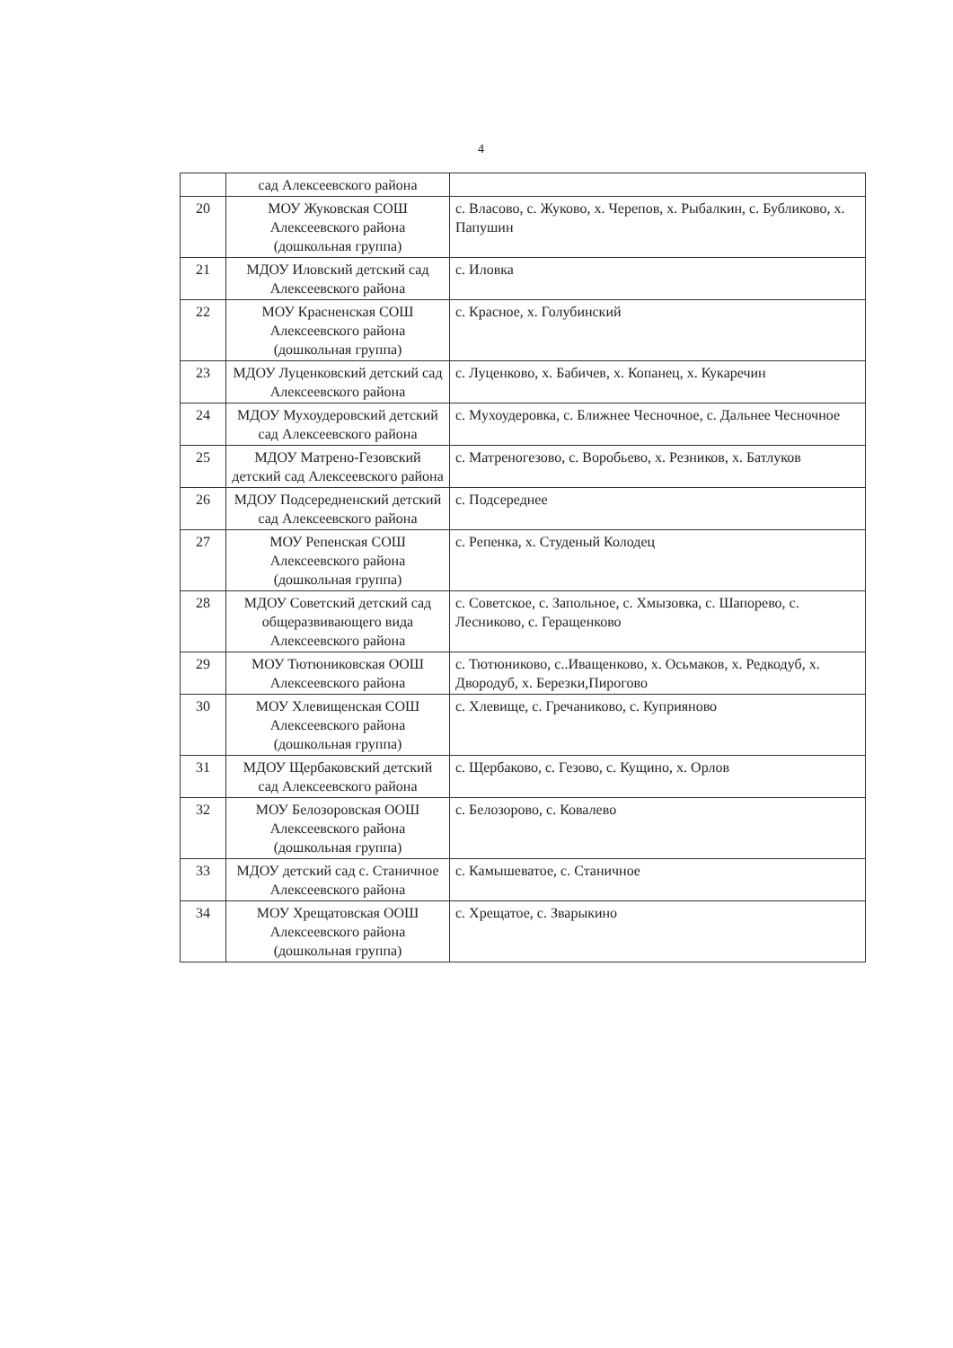4
| | сад Алексеевского района | |
| 20 | МОУ Жуковская СОШ Алексеевского района (дошкольная группа) | с. Власово, с. Жуково, х. Черепов, х. Рыбалкин, с. Бубликово, х. Папушин |
| 21 | МДОУ Иловский детский сад Алексеевского района | с. Иловка |
| 22 | МОУ Красненская СОШ Алексеевского района (дошкольная группа) | с. Красное, х. Голубинский |
| 23 | МДОУ Луценковский детский сад Алексеевского района | с. Луценково, х. Бабичев, х. Копанец, х. Кукаречин |
| 24 | МДОУ Мухоудеровский детский сад Алексеевского района | с. Мухоудеровка, с. Ближнее Чесночное, с. Дальнее Чесночное |
| 25 | МДОУ Матрено-Гезовский детский сад Алексеевского района | с. Матреногезово, с. Воробьево, х. Резников, х. Батлуков |
| 26 | МДОУ Подсередненский детский сад Алексеевского района | с. Подсереднее |
| 27 | МОУ Репенская СОШ Алексеевского района (дошкольная группа) | с. Репенка, х. Студеный Колодец |
| 28 | МДОУ Советский детский сад общеразвивающего вида Алексеевского района | с. Советское, с. Запольное, с. Хмызовка, с. Шапорево, с. Лесниково, с. Геращенково |
| 29 | МОУ Тютюниковская ООШ Алексеевского района | с. Тютюниково, с..Иващенково, х. Осьмаков, х. Редкодуб, х. Двородуб, х. Березки,Пирогово |
| 30 | МОУ Хлевищенская СОШ Алексеевского района (дошкольная группа) | с. Хлевище, с. Гречаниково, с. Куприяново |
| 31 | МДОУ Щербаковский детский сад Алексеевского района | с. Щербаково, с. Гезово, с. Кущино, х. Орлов |
| 32 | МОУ Белозоровская ООШ Алексеевского района (дошкольная группа) | с. Белозорово, с. Ковалево |
| 33 | МДОУ детский сад с. Станичное Алексеевского района | с. Камышеватое, с. Станичное |
| 34 | МОУ Хрещатовская ООШ Алексеевского района (дошкольная группа) | с. Хрещатое, с. Зварыкино |